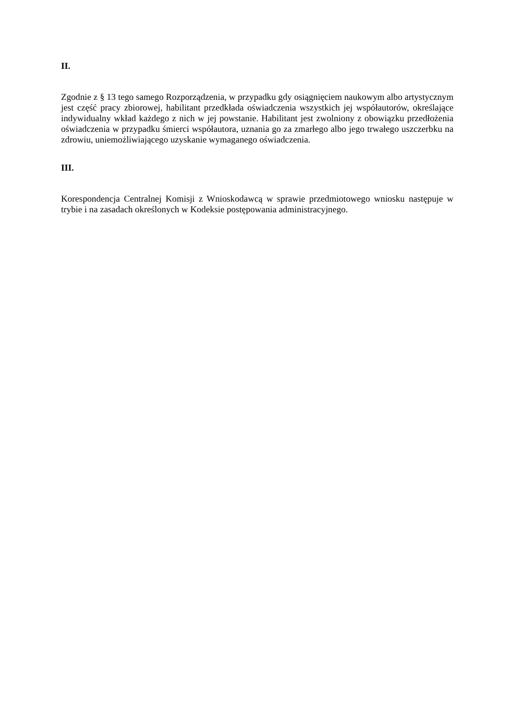II.
Zgodnie z § 13 tego samego Rozporządzenia, w przypadku gdy osiągnięciem naukowym albo artystycznym jest część pracy zbiorowej, habilitant przedkłada oświadczenia wszystkich jej współautorów, określające indywidualny wkład każdego z nich w jej powstanie. Habilitant jest zwolniony z obowiązku przedłożenia oświadczenia w przypadku śmierci współautora, uznania go za zmarłego albo jego trwałego uszczerbku na zdrowiu, uniemożliwiającego uzyskanie wymaganego oświadczenia.
III.
Korespondencja Centralnej Komisji z Wnioskodawcą w sprawie przedmiotowego wniosku następuje w trybie i na zasadach określonych w Kodeksie postępowania administracyjnego.